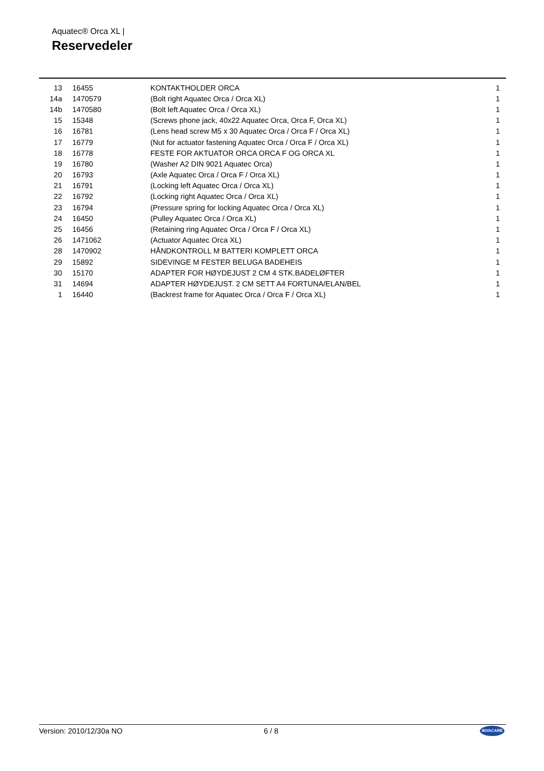Aquatec® Orca XL |
Reservedeler
| 13 | 16455 | KONTAKTHOLDER ORCA | 1 |
| 14a | 1470579 | (Bolt right Aquatec Orca / Orca XL) | 1 |
| 14b | 1470580 | (Bolt left Aquatec Orca / Orca XL) | 1 |
| 15 | 15348 | (Screws phone jack, 40x22 Aquatec Orca, Orca F, Orca XL) | 1 |
| 16 | 16781 | (Lens head screw M5 x 30 Aquatec Orca / Orca F / Orca XL) | 1 |
| 17 | 16779 | (Nut for actuator fastening Aquatec Orca / Orca F / Orca XL) | 1 |
| 18 | 16778 | FESTE FOR AKTUATOR ORCA ORCA F OG ORCA XL | 1 |
| 19 | 16780 | (Washer A2 DIN 9021 Aquatec Orca) | 1 |
| 20 | 16793 | (Axle Aquatec Orca / Orca F / Orca XL) | 1 |
| 21 | 16791 | (Locking left Aquatec Orca / Orca XL) | 1 |
| 22 | 16792 | (Locking right Aquatec Orca / Orca XL) | 1 |
| 23 | 16794 | (Pressure spring for locking Aquatec Orca / Orca XL) | 1 |
| 24 | 16450 | (Pulley Aquatec Orca / Orca XL) | 1 |
| 25 | 16456 | (Retaining ring Aquatec Orca / Orca F / Orca XL) | 1 |
| 26 | 1471062 | (Actuator Aquatec Orca XL) | 1 |
| 28 | 1470902 | HÅNDKONTROLL M BATTERI KOMPLETT ORCA | 1 |
| 29 | 15892 | SIDEVINGE M FESTER BELUGA BADEHEIS | 1 |
| 30 | 15170 | ADAPTER FOR HØYDEJUST 2 CM 4 STK.BADELØFTER | 1 |
| 31 | 14694 | ADAPTER HØYDEJUST. 2 CM SETT A4 FORTUNA/ELAN/BEL | 1 |
| 1 | 16440 | (Backrest frame for Aquatec Orca / Orca F / Orca XL) | 1 |
Version: 2010/12/30a NO 6 / 8 INVACARE